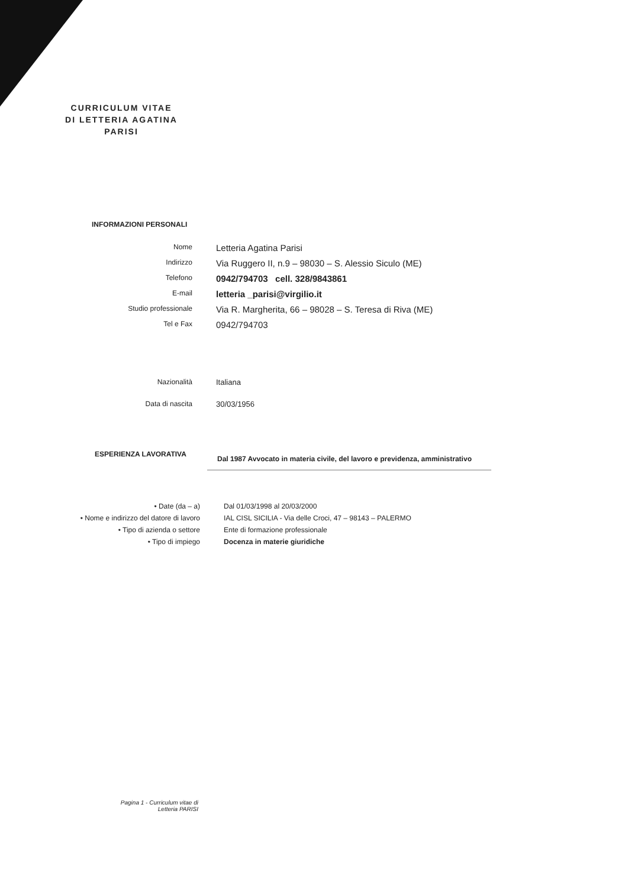CURRICULUM VITAE
DI LETTERIA AGATINA
PARISI
INFORMAZIONI PERSONALI
Nome
Letteria Agatina Parisi
Indirizzo
Via Ruggero II, n.9 – 98030 – S. Alessio Siculo (ME)
Telefono
0942/794703 cell. 328/9843861
E-mail
letteria _parisi@virgilio.it
Studio professionale
Via R. Margherita, 66 – 98028 – S. Teresa di Riva (ME)
Tel e Fax
0942/794703
Nazionalità Italiana
Data di nascita 30/03/1956
ESPERIENZA LAVORATIVA
Dal 1987 Avvocato in materia civile, del lavoro e previdenza, amministrativo
• Date (da – a) Dal 01/03/1998 al 20/03/2000
• Nome e indirizzo del datore di lavoro IAL CISL SICILIA - Via delle Croci, 47 – 98143 – PALERMO
• Tipo di azienda o settore Ente di formazione professionale
• Tipo di impiego Docenza in materie giuridiche
Pagina 1 - Curriculum vitae di
Letteria PARISI